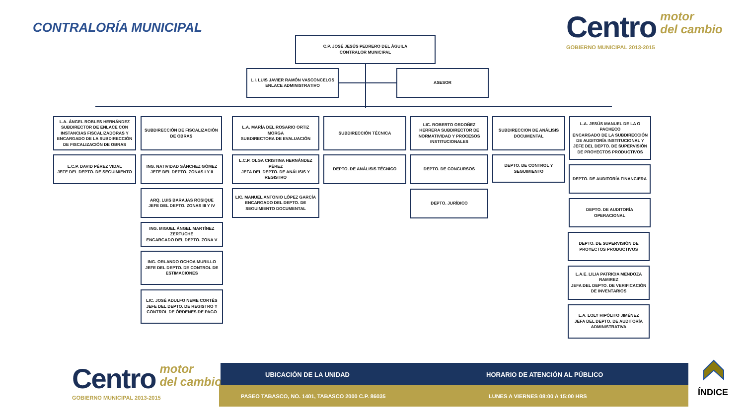CONTRALORÍA MUNICIPAL
Centro motor
del cambio
GOBIERNO MUNICIPAL 2013-2015
C.P. JOSÉ JESÚS PEDRERO DEL ÁGUILA
CONTRALOR MUNICIPAL
L.I. LUIS JAVIER RAMÓN VASCONCELOS
ENLACE ADMINISTRATIVO
ASESOR
L.A. ÁNGEL ROBLES HERNÁNDEZ SUBDIRECTOR DE ENLACE CON INSTANCIAS FISCALIZADORAS Y ENCARGADO DE LA SUBDIRECCIÓN DE FISCALIZACIÓN DE OBRAS
L.C.P. DAVID PÉREZ VIDAL
JEFE DEL DEPTO. DE SEGUIMIENTO
SUBDIRECCIÓN DE FISCALIZACIÓN DE OBRAS
ING. NATIVIDAD SÁNCHEZ GÓMEZ
JEFE DEL DEPTO. ZONAS I Y II
ARQ. LUIS BARAJAS ROSIQUE
JEFE DEL DEPTO. ZONAS III Y IV
ING. MIGUEL ÁNGEL MARTÍNEZ ZERTUCHE
ENCARGADO DEL DEPTO. ZONA V
ING. ORLANDO OCHOA MURILLO
JEFE DEL DEPTO. DE CONTROL DE ESTIMACIONES
LIC. JOSÉ ADULFO NEME CORTÉS
JEFE DEL DEPTO. DE REGISTRO Y CONTROL DE ÓRDENES DE PAGO
L.A. MARÍA DEL ROSARIO ORTIZ MORGA
SUBDIRECTORA DE EVALUACIÓN
L.C.P. OLGA CRISTINA HERNÁNDEZ PÉREZ
JEFA DEL DEPTO. DE ANÁLISIS Y REGISTRO
LIC. MANUEL ANTONIO LÓPEZ GARCÍA
ENCARGADO DEL DEPTO. DE SEGUIMIENTO DOCUMENTAL
SUBDIRECCIÓN TÉCNICA
DEPTO. DE ANÁLISIS TÉCNICO
LIC. ROBERTO ORDOÑEZ HERRERA SUBDIRECTOR DE NORMATIVIDAD Y PROCESOS INSTITUCIONALES
DEPTO. DE CONCURSOS
DEPTO. JURÍDICO
SUBDIRECCION DE ANÁLISIS DOCUMENTAL
DEPTO. DE CONTROL Y SEGUIMIENTO
L.A. JESÚS MANUEL DE LA O PACHECO
ENCARGADO DE LA SUBDIRECCIÓN DE AUDITORÍA INSTITUCIONAL Y JEFE DEL DEPTO. DE SUPERVISIÓN DE PROYECTOS PRODUCTIVOS
DEPTO. DE AUDITORÍA FINANCIERA
DEPTO. DE AUDITORÍA OPERACIONAL
DEPTO. DE SUPERVISIÓN DE PROYECTOS PRODUCTIVOS
L.A.E. LILIA PATRICIA MENDOZA RAMIREZ
JEFA DEL DEPTO. DE VERIFICACIÓN DE INVENTARIOS
L.A. LOLY HIPÓLITO JIMÉNEZ
JEFA DEL DEPTO. DE AUDITORÍA ADMINISTRATIVA
Centro motor
del cambio
GOBIERNO MUNICIPAL 2013-2015
UBICACIÓN DE LA UNIDAD
HORARIO DE ATENCIÓN AL PÚBLICO
PASEO TABASCO, NO. 1401, TABASCO 2000 C.P. 86035
LUNES A VIERNES 08:00 A 15:00 HRS
ÍNDICE